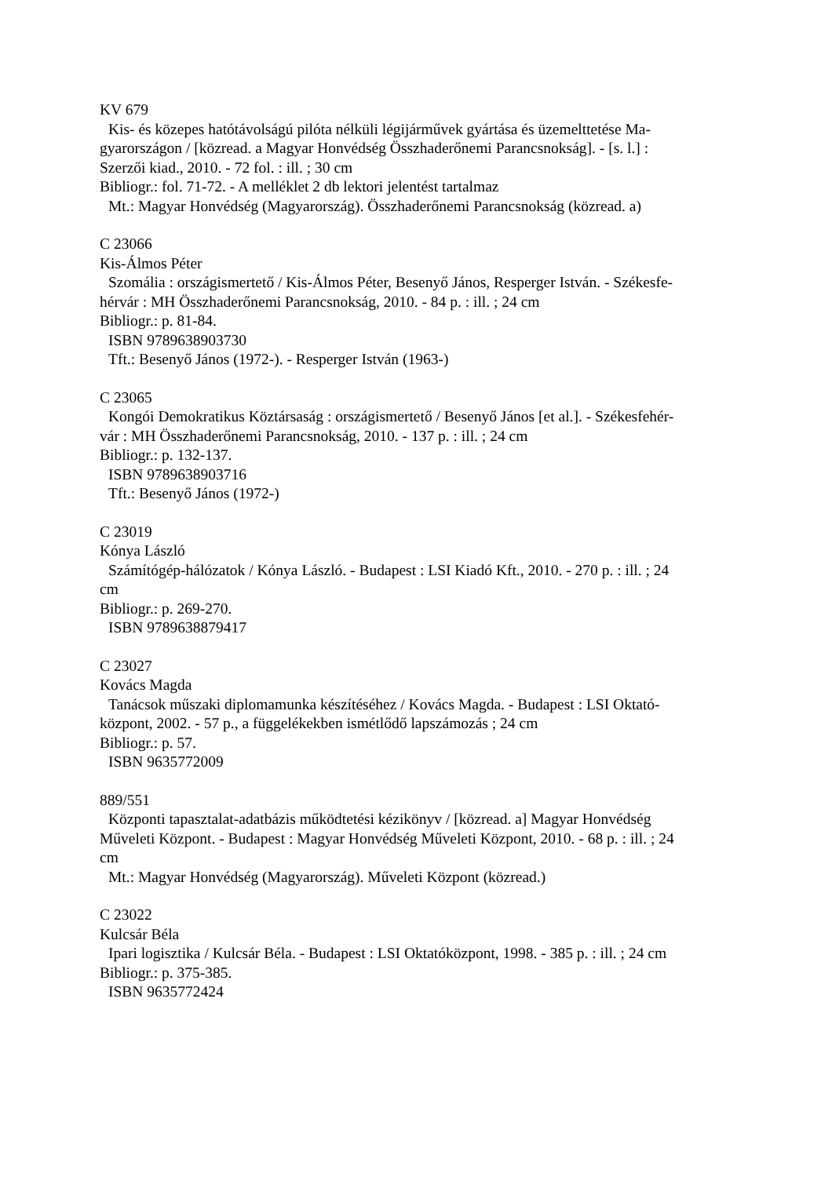KV 679
Kis- és közepes hatótávolságú pilóta nélküli légijárművek gyártása és üzemelttetése Ma-
gyarországon / [közread. a Magyar Honvédség Összhaderőnemi Parancsnokság]. - [s. l.] :
Szerzői kiad., 2010. - 72 fol. : ill. ; 30 cm
Bibliogr.: fol. 71-72. - A melléklet 2 db lektori jelentést tartalmaz
Mt.: Magyar Honvédség (Magyarország). Összhaderőnemi Parancsnokság (közread. a)
C 23066
Kis-Álmos Péter
Szomália : országismertető / Kis-Álmos Péter, Besenyő János, Resperger István. - Székesfe-
hérvár : MH Összhaderőnemi Parancsnokság, 2010. - 84 p. : ill. ; 24 cm
Bibliogr.: p. 81-84.
ISBN 9789638903730
Tft.: Besenyő János (1972-). - Resperger István (1963-)
C 23065
Kongói Demokratikus Köztársaság : országismertető / Besenyő János [et al.]. - Székesfehér-
vár : MH Összhaderőnemi Parancsnokság, 2010. - 137 p. : ill. ; 24 cm
Bibliogr.: p. 132-137.
ISBN 9789638903716
Tft.: Besenyő János (1972-)
C 23019
Kónya László
Számítógép-hálózatok / Kónya László. - Budapest : LSI Kiadó Kft., 2010. - 270 p. : ill. ; 24
cm
Bibliogr.: p. 269-270.
ISBN 9789638879417
C 23027
Kovács Magda
Tanácsok műszaki diplomamunka készítéséhez / Kovács Magda. - Budapest : LSI Oktató-
központ, 2002. - 57 p., a függelékekben ismétlődő lapszámozás ; 24 cm
Bibliogr.: p. 57.
ISBN 9635772009
889/551
Központi tapasztalat-adatbázis működtetési kézikönyv / [közread. a] Magyar Honvédség
Műveleti Központ. - Budapest : Magyar Honvédség Műveleti Központ, 2010. - 68 p. : ill. ; 24
cm
Mt.: Magyar Honvédség (Magyarország). Műveleti Központ (közread.)
C 23022
Kulcsár Béla
Ipari logisztika / Kulcsár Béla. - Budapest : LSI Oktatóközpont, 1998. - 385 p. : ill. ; 24 cm
Bibliogr.: p. 375-385.
ISBN 9635772424